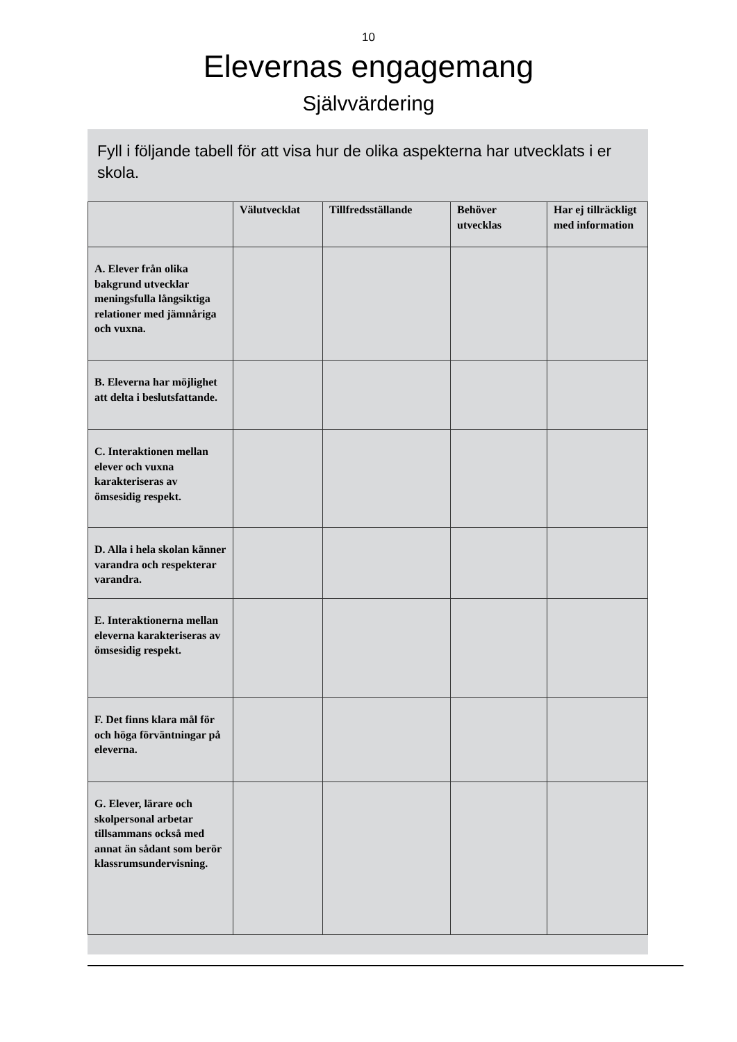10
Elevernas engagemang
Självvärdering
Fyll i följande tabell för att visa hur de olika aspekterna har utvecklats i er skola.
| | Välutvecklat | Tillfredsställande | Behöver utvecklas | Har ej tillräckligt med information |
| --- | --- | --- | --- | --- |
| A. Elever från olika bakgrund utvecklar meningsfulla långsiktiga relationer med jämnåriga och vuxna. | | | | |
| B. Eleverna har möjlighet att delta i beslutsfattande. | | | | |
| C. Interaktionen mellan elever och vuxna karakteriseras av ömsesidig respekt. | | | | |
| D. Alla i hela skolan känner varandra och respekterar varandra. | | | | |
| E. Interaktionerna mellan eleverna karakteriseras av ömsesidig respekt. | | | | |
| F. Det finns klara mål för och höga förväntningar på eleverna. | | | | |
| G. Elever, lärare och skolpersonal arbetar tillsammans också med annat än sådant som berör klassrumsundervisning. | | | | |